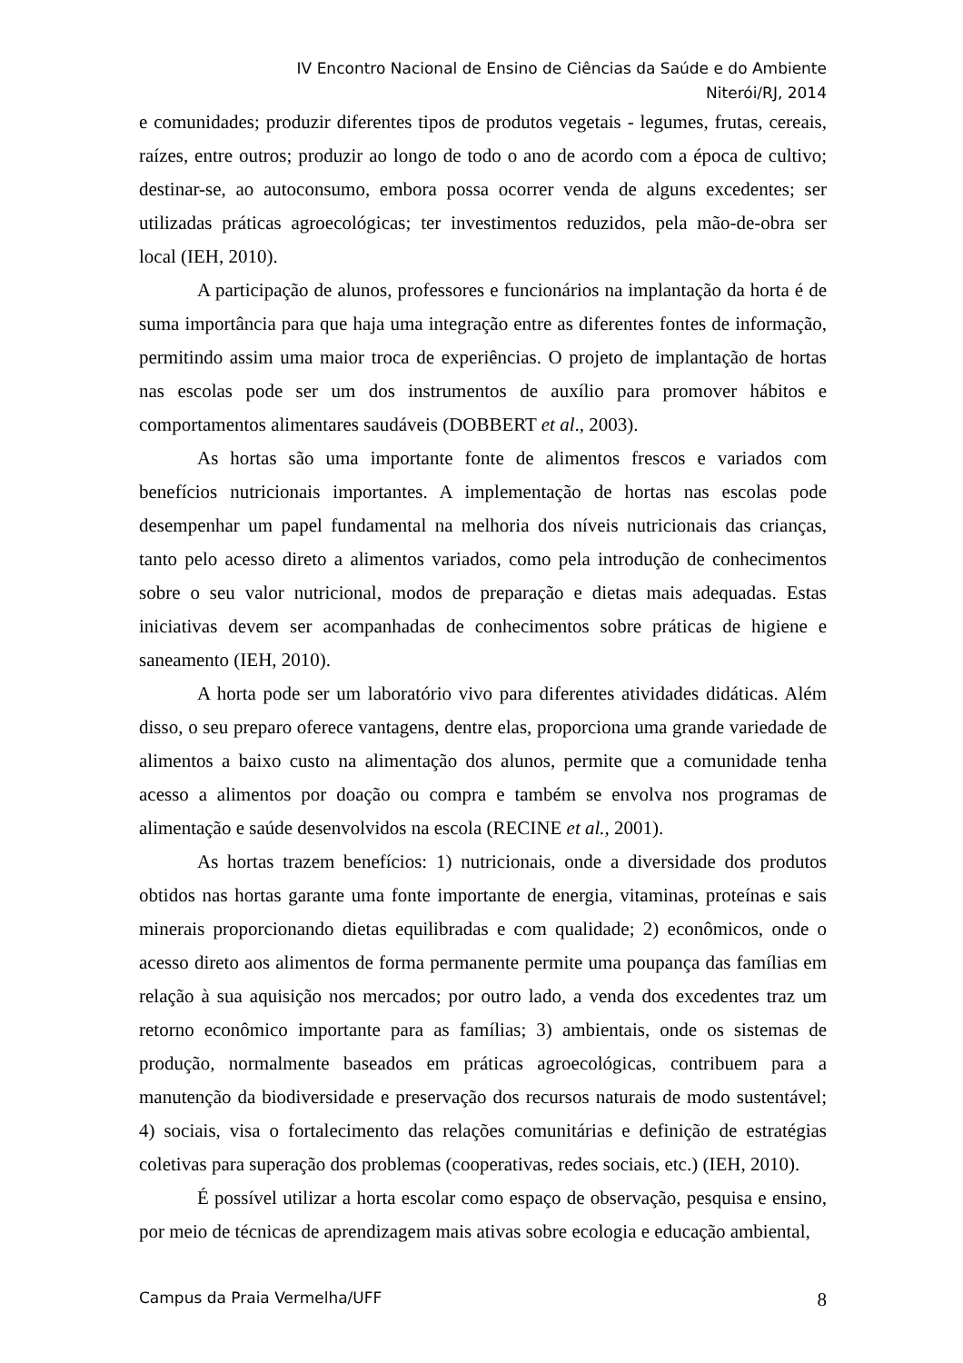IV Encontro Nacional de Ensino de Ciências da Saúde e do Ambiente
Niterói/RJ, 2014
e comunidades; produzir diferentes tipos de produtos vegetais - legumes, frutas, cereais, raízes, entre outros; produzir ao longo de todo o ano de acordo com a época de cultivo; destinar-se, ao autoconsumo, embora possa ocorrer venda de alguns excedentes; ser utilizadas práticas agroecológicas; ter investimentos reduzidos, pela mão-de-obra ser local (IEH, 2010).
A participação de alunos, professores e funcionários na implantação da horta é de suma importância para que haja uma integração entre as diferentes fontes de informação, permitindo assim uma maior troca de experiências. O projeto de implantação de hortas nas escolas pode ser um dos instrumentos de auxílio para promover hábitos e comportamentos alimentares saudáveis (DOBBERT et al., 2003).
As hortas são uma importante fonte de alimentos frescos e variados com benefícios nutricionais importantes. A implementação de hortas nas escolas pode desempenhar um papel fundamental na melhoria dos níveis nutricionais das crianças, tanto pelo acesso direto a alimentos variados, como pela introdução de conhecimentos sobre o seu valor nutricional, modos de preparação e dietas mais adequadas. Estas iniciativas devem ser acompanhadas de conhecimentos sobre práticas de higiene e saneamento (IEH, 2010).
A horta pode ser um laboratório vivo para diferentes atividades didáticas. Além disso, o seu preparo oferece vantagens, dentre elas, proporciona uma grande variedade de alimentos a baixo custo na alimentação dos alunos, permite que a comunidade tenha acesso a alimentos por doação ou compra e também se envolva nos programas de alimentação e saúde desenvolvidos na escola (RECINE et al., 2001).
As hortas trazem benefícios: 1) nutricionais, onde a diversidade dos produtos obtidos nas hortas garante uma fonte importante de energia, vitaminas, proteínas e sais minerais proporcionando dietas equilibradas e com qualidade; 2) econômicos, onde o acesso direto aos alimentos de forma permanente permite uma poupança das famílias em relação à sua aquisição nos mercados; por outro lado, a venda dos excedentes traz um retorno econômico importante para as famílias; 3) ambientais, onde os sistemas de produção, normalmente baseados em práticas agroecológicas, contribuem para a manutenção da biodiversidade e preservação dos recursos naturais de modo sustentável; 4) sociais, visa o fortalecimento das relações comunitárias e definição de estratégias coletivas para superação dos problemas (cooperativas, redes sociais, etc.) (IEH, 2010).
É possível utilizar a horta escolar como espaço de observação, pesquisa e ensino, por meio de técnicas de aprendizagem mais ativas sobre ecologia e educação ambiental,
Campus da Praia Vermelha/UFF 8